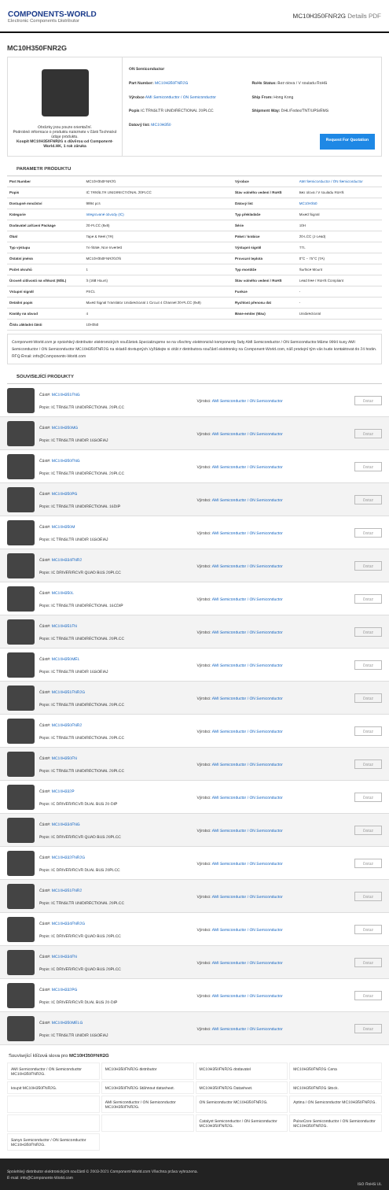COMPONENTS-WORLD
Electronic Components Distributor
MC10H350FNR2G Details PDF
MC10H350FNR2G
Obrázky jsou pouze orientační.
Podrobné informace o produktu naleznete v části Technické údaje produktu.
Koupit MC10H350FNR2G s důvěrou od Component-World.HK, 1 rok záruka
ON Semiconductor
Part Number: MC10H350FNR2G
RoHs Status: Bez olova / V souladu RoHS
Výrobce AMI Semiconductor / ON Semiconductor
Ship From: Hong Kong
Popis IC TRNSLTR UNIDIRECTIONAL 20PLCC
Shipment Way: DHL/Fedex/TNT/UPS/EMS
Datový list: MC10H350
Request For Quotation
PARAMETR PRODUKTU
| Part Number | MC10H350FNR2G | Výrobce | AMI Semiconductor / ON Semiconductor |
| Popis | IC TRNSLTR UNIDIRECTIONAL 20PLCC | Stav volného vedení / RoHS | Bez olova / V souladu RoHS |
| Dostupné množství | 9994 pcs | Datový list | MC10H350 |
| Kategorie | Integrované obvody (IC) | Typ překladače | Mixed Signal |
| Dodavatel zařízení Package | 20-PLCC (9x9) | Série | 10H |
| Obal | Tape & Reel (TR) | Paket / krabice | 20-LCC (J-Lead) |
| Typ výstupu | Tri-State, Non-Inverted | Výstupní signál | TTL |
| Ostatní jména | MC10H350FNR2GOS | Provozní teplota | 0°C ~ 75°C (TA) |
| Počet okruhů | 1 | Typ montáže | Surface Mount |
| Úroveň citlivosti na vlhkost (MSL) | 3 (168 Hours) | Stav volného vedení / RoHS | Lead free / RoHS Compliant |
| Vstupní signál | PECL | Funkce | - |
| Detailní popis | Mixed Signal Translator Unidirectional 1 Circuit 4 Channel 20-PLCC (9x9) | Rychlost přenosu dat | - |
| Kanály na obvod | 4 | Base-emiter (Max) | Unidirectional |
| Číslo základní části | 10H350 | | |
Component-World.com je spolehlivý distributor elektronických součástek.Specializujeme se na všechny elektronické komponenty řady AMI Semiconductor / ON Semiconductor.Máme 9994 kusy AMI Semiconductor / ON Semiconductor MC10H350FNR2G na skladě dostupných.Vyžádejte si citát z distributora součástí elektroniky na Component-World.com, náš prodejní tým vás bude kontaktovat do 24 hodin.
RFQ Email: info@Components-World.com
SOUVISEJÍCÍ PRODUKTY
Část#: MC10H351FNG
Popis: IC TRNSLTR UNIDIRECTIONAL 20PLCC
Výrobci: AMI Semiconductor / ON Semiconductor
Dotaz
Část#: MC10H350MG
Popis: IC TRNSLTR UNIDIR 16SOEIAJ
Výrobci: AMI Semiconductor / ON Semiconductor
Dotaz
Část#: MC10H350FNG
Popis: IC TRNSLTR UNIDIRECTIONAL 20PLCC
Výrobci: AMI Semiconductor / ON Semiconductor
Dotaz
Část#: MC10H350PG
Popis: IC TRNSLTR UNIDIRECTIONAL 16DIP
Výrobci: AMI Semiconductor / ON Semiconductor
Dotaz
Část#: MC10H350M
Popis: IC TRNSLTR UNIDIR 16SOEIAJ
Výrobci: AMI Semiconductor / ON Semiconductor
Dotaz
Část#: MC10H334FNR2
Popis: IC DRIVER/RCVR QUAD BUS 20PLCC
Výrobci: AMI Semiconductor / ON Semiconductor
Dotaz
Část#: MC10H350L
Popis: IC TRNSLTR UNIDIRECTIONAL 16CDIP
Výrobci: AMI Semiconductor / ON Semiconductor
Dotaz
Část#: MC10H351FN
Popis: IC TRNSLTR UNIDIRECTIONAL 20PLCC
Výrobci: AMI Semiconductor / ON Semiconductor
Dotaz
Část#: MC10H350MEL
Popis: IC TRNSLTR UNIDIR 16SOEIAJ
Výrobci: AMI Semiconductor / ON Semiconductor
Dotaz
Část#: MC10H351FNR2G
Popis: IC TRNSLTR UNIDIRECTIONAL 20PLCC
Výrobci: AMI Semiconductor / ON Semiconductor
Dotaz
Část#: MC10H350FNR2
Popis: IC TRNSLTR UNIDIRECTIONAL 20PLCC
Výrobci: AMI Semiconductor / ON Semiconductor
Dotaz
Část#: MC10H350FN
Popis: IC TRNSLTR UNIDIRECTIONAL 20PLCC
Výrobci: AMI Semiconductor / ON Semiconductor
Dotaz
Část#: MC10H332P
Popis: IC DRIVER/RCVR DUAL BUS 20-DIP
Výrobci: AMI Semiconductor / ON Semiconductor
Dotaz
Část#: MC10H334FNG
Popis: IC DRIVER/RCVR QUAD BUS 20PLCC
Výrobci: AMI Semiconductor / ON Semiconductor
Dotaz
Část#: MC10H332FNR2G
Popis: IC DRIVER/RCVR DUAL BUS 20PLCC
Výrobci: AMI Semiconductor / ON Semiconductor
Dotaz
Část#: MC10H351FNR2
Popis: IC TRNSLTR UNIDIRECTIONAL 20PLCC
Výrobci: AMI Semiconductor / ON Semiconductor
Dotaz
Část#: MC10H334FNR2G
Popis: IC DRIVER/RCVR QUAD BUS 20PLCC
Výrobci: AMI Semiconductor / ON Semiconductor
Dotaz
Část#: MC10H334FN
Popis: IC DRIVER/RCVR QUAD BUS 20PLCC
Výrobci: AMI Semiconductor / ON Semiconductor
Dotaz
Část#: MC10H332PG
Popis: IC DRIVER/RCVR DUAL BUS 20-DIP
Výrobci: AMI Semiconductor / ON Semiconductor
Dotaz
Část#: MC10H350MELG
Popis: IC TRNSLTR UNIDIR 16SOEIAJ
Výrobci: AMI Semiconductor / ON Semiconductor
Dotaz
Související klíčová slova pro MC10H350FNR2G
AMI Semiconductor / ON Semiconductor MC10H350FNR2G.
MC10H350FNR2G distributor
MC10H350FNR2G dodavatel
MC10H350FNR2G Cena
koupit MC10H350FNR2G.
MC10H350FNR2G Stáhnout datasheet.
MC10H350FNR2G Datasheet.
MC10H350FNR2G Stock.
AMI Semiconductor / ON Semiconductor MC10H350FNR2G.
ON Semiconductor MC10H350FNR2G.
Aptina / ON Semiconductor MC10H350FNR2G.
Catalyst Semiconductor / ON Semiconductor MC10H350FNR2G.
PulseCore Semiconductor / ON Semiconductor MC10H350FNR2G.
Sanyo Semiconductor / ON Semiconductor MC10H350FNR2G.
Spolehlivý distributor elektronických součástí © 2003-2021 Component-World.com Všechna práva vyhrazena.
E-mail: info@Components-World.com
ISO RoHS UL